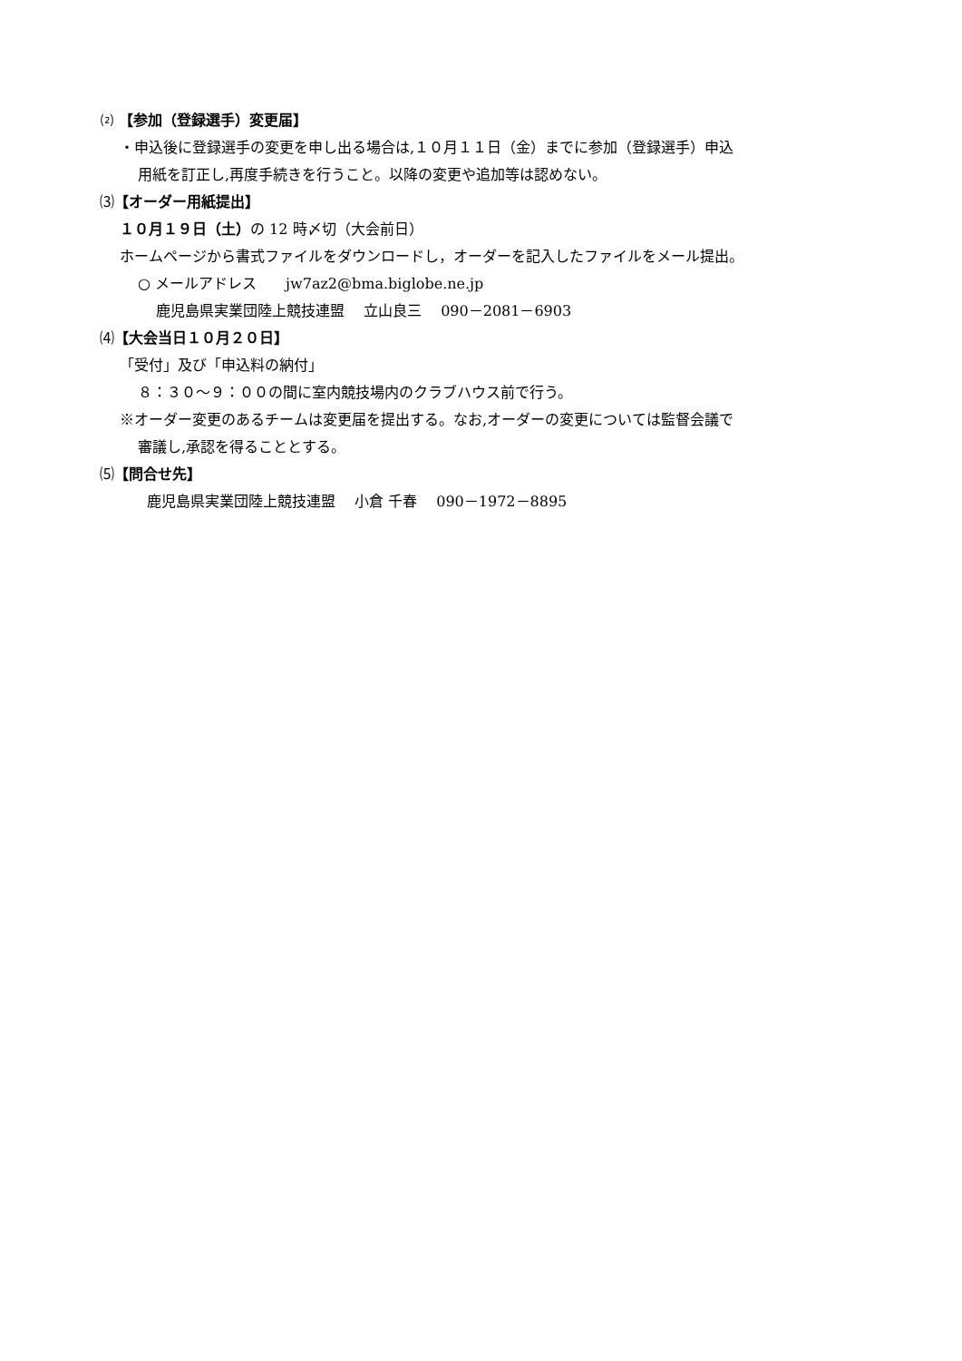⑵ 【参加（登録選手）変更届】
・申込後に登録選手の変更を申し出る場合は,１０月１１日（金）までに参加（登録選手）申込
用紙を訂正し,再度手続きを行うこと。以降の変更や追加等は認めない。
⑶【オーダー用紙提出】
１０月１９日（土）の 12 時〆切（大会前日）
ホームページから書式ファイルをダウンロードし，オーダーを記入したファイルをメール提出。
○ メールアドレス　　jw7az2@bma.biglobe.ne.jp
鹿児島県実業団陸上競技連盟　 立山良三　 090－2081－6903
⑷【大会当日１０月２０日】
「受付」及び「申込料の納付」
８：３０～９：００の間に室内競技場内のクラブハウス前で行う。
※オーダー変更のあるチームは変更届を提出する。なお,オーダーの変更については監督会議で
審議し,承認を得ることとする。
⑸【問合せ先】
鹿児島県実業団陸上競技連盟　 小倉 千春　 090－1972－8895